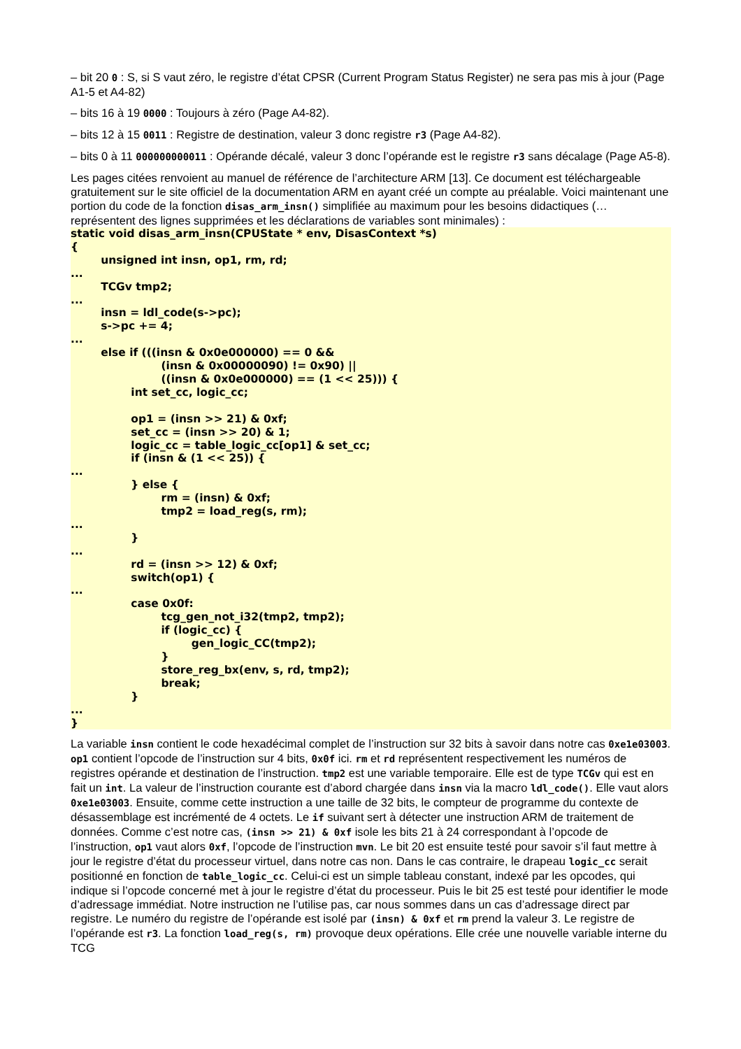– bit 20 0 : S, si S vaut zéro, le registre d’état CPSR (Current Program Status Register) ne sera pas mis à jour (Page A1-5 et A4-82)
– bits 16 à 19 0000 : Toujours à zéro (Page A4-82).
– bits 12 à 15 0011 : Registre de destination, valeur 3 donc registre r3 (Page A4-82).
– bits 0 à 11 000000000011 : Opérande décalé, valeur 3 donc l’opérande est le registre r3 sans décalage (Page A5-8).
Les pages citées renvoient au manuel de référence de l’architecture ARM [13]. Ce document est téléchargeable gratuitement sur le site officiel de la documentation ARM en ayant créé un compte au préalable. Voici maintenant une portion du code de la fonction disas_arm_insn() simplifiée au maximum pour les besoins didactiques (… représentent des lignes supprimées et les déclarations de variables sont minimales) :
static void disas_arm_insn(CPUState * env, DisasContext *s)
{
	unsigned int insn, op1, rm, rd;
...
	TCGv tmp2;
...
	insn = ldl_code(s->pc);
	s->pc += 4;
...
	else if (((insn & 0x0e000000) == 0 &&
			(insn & 0x00000090) != 0x90) ||
			((insn & 0x0e000000) == (1 << 25))) {
		int set_cc, logic_cc;

		op1 = (insn >> 21) & 0xf;
		set_cc = (insn >> 20) & 1;
		logic_cc = table_logic_cc[op1] & set_cc;
		if (insn & (1 << 25)) {
...
		} else {
			rm = (insn) & 0xf;
			tmp2 = load_reg(s, rm);
...
		}
...
		rd = (insn >> 12) & 0xf;
		switch(op1) {
...
		case 0x0f:
			tcg_gen_not_i32(tmp2, tmp2);
			if (logic_cc) {
				gen_logic_CC(tmp2);
			}
			store_reg_bx(env, s, rd, tmp2);
			break;
		}
...
}
La variable insn contient le code hexadécimal complet de l’instruction sur 32 bits à savoir dans notre cas 0xe1e03003. op1 contient l’opcode de l’instruction sur 4 bits, 0x0f ici. rm et rd représentent respectivement les numéros de registres opérande et destination de l’instruction. tmp2 est une variable temporaire. Elle est de type TCGv qui est en fait un int. La valeur de l’instruction courante est d’abord chargée dans insn via la macro ldl_code(). Elle vaut alors 0xe1e03003. Ensuite, comme cette instruction a une taille de 32 bits, le compteur de programme du contexte de désassemblage est incrémenté de 4 octets. Le if suivant sert à détecter une instruction ARM de traitement de données. Comme c’est notre cas, (insn >> 21) & 0xf isole les bits 21 à 24 correspondant à l’opcode de l’instruction, op1 vaut alors 0xf, l’opcode de l’instruction mvn. Le bit 20 est ensuite testé pour savoir s’il faut mettre à jour le registre d’état du processeur virtuel, dans notre cas non. Dans le cas contraire, le drapeau logic_cc serait positionné en fonction de table_logic_cc. Celui-ci est un simple tableau constant, indexé par les opcodes, qui indique si l’opcode concerné met à jour le registre d’état du processeur. Puis le bit 25 est testé pour identifier le mode d’adressage immédiat. Notre instruction ne l’utilise pas, car nous sommes dans un cas d’adressage direct par registre. Le numéro du registre de l’opérande est isolé par (insn) & 0xf et rm prend la valeur 3. Le registre de l’opérande est r3. La fonction load_reg(s, rm) provoque deux opérations. Elle crée une nouvelle variable interne du TCG